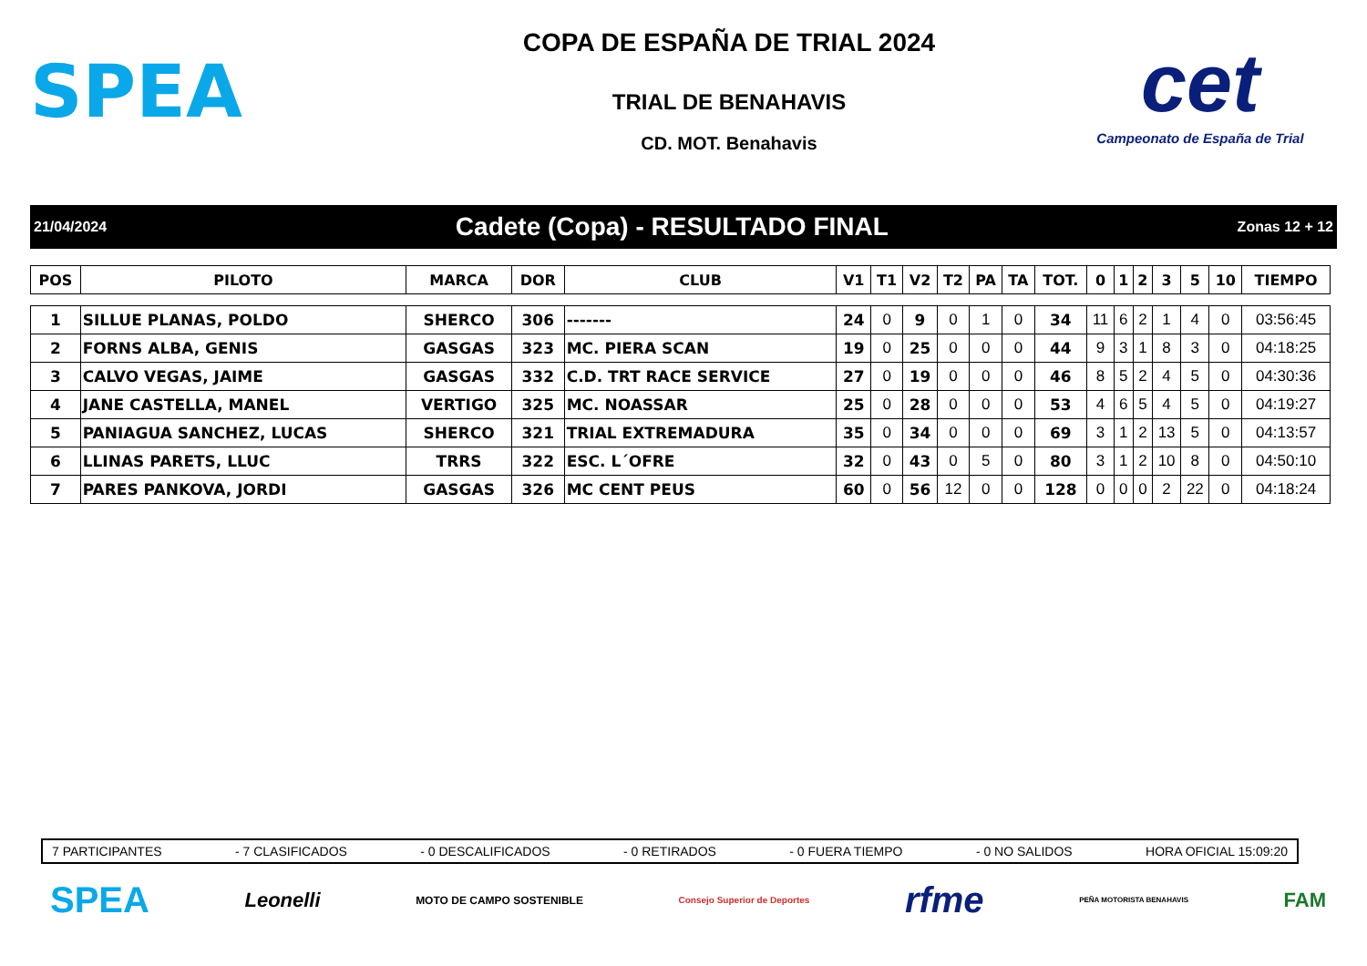SPEA
COPA DE ESPAÑA DE TRIAL 2024
TRIAL DE BENAHAVIS
CD. MOT. Benahavis
cet
Campeonato de España de Trial
21/04/2024 Cadete (Copa) - RESULTADO FINAL Zonas 12 + 12
| POS | PILOTO | MARCA | DOR | CLUB | V1 | T1 | V2 | T2 | PA | TA | TOT. | 0 | 1 | 2 | 3 | 5 | 10 | TIEMPO |
| --- | --- | --- | --- | --- | --- | --- | --- | --- | --- | --- | --- | --- | --- | --- | --- | --- | --- | --- |
| 1 | SILLUE PLANAS, POLDO | SHERCO | 306 | ------- | 24 | 0 | 9 | 0 | 1 | 0 | 34 | 11 | 6 | 2 | 1 | 4 | 0 | 03:56:45 |
| 2 | FORNS ALBA, GENIS | GASGAS | 323 | MC. PIERA SCAN | 19 | 0 | 25 | 0 | 0 | 0 | 44 | 9 | 3 | 1 | 8 | 3 | 0 | 04:18:25 |
| 3 | CALVO VEGAS, JAIME | GASGAS | 332 | C.D. TRT RACE SERVICE | 27 | 0 | 19 | 0 | 0 | 0 | 46 | 8 | 5 | 2 | 4 | 5 | 0 | 04:30:36 |
| 4 | JANE CASTELLA, MANEL | VERTIGO | 325 | MC. NOASSAR | 25 | 0 | 28 | 0 | 0 | 0 | 53 | 4 | 6 | 5 | 4 | 5 | 0 | 04:19:27 |
| 5 | PANIAGUA SANCHEZ, LUCAS | SHERCO | 321 | TRIAL EXTREMADURA | 35 | 0 | 34 | 0 | 0 | 0 | 69 | 3 | 1 | 2 | 13 | 5 | 0 | 04:13:57 |
| 6 | LLINAS PARETS, LLUC | TRRS | 322 | ESC. L´OFRE | 32 | 0 | 43 | 0 | 5 | 0 | 80 | 3 | 1 | 2 | 10 | 8 | 0 | 04:50:10 |
| 7 | PARES PANKOVA, JORDI | GASGAS | 326 | MC CENT PEUS | 60 | 0 | 56 | 12 | 0 | 0 | 128 | 0 | 0 | 0 | 2 | 22 | 0 | 04:18:24 |
7 PARTICIPANTES - 7 CLASIFICADOS - 0 DESCALIFICADOS - 0 RETIRADOS - 0 FUERA TIEMPO - 0 NO SALIDOS HORA OFICIAL 15:09:20
SPEA Leonelli MOTO DE CAMPO SOSTENIBLE Consejo Superior de Deportes rfme PEÑA MOTORISTA BENAHAVIS FAM